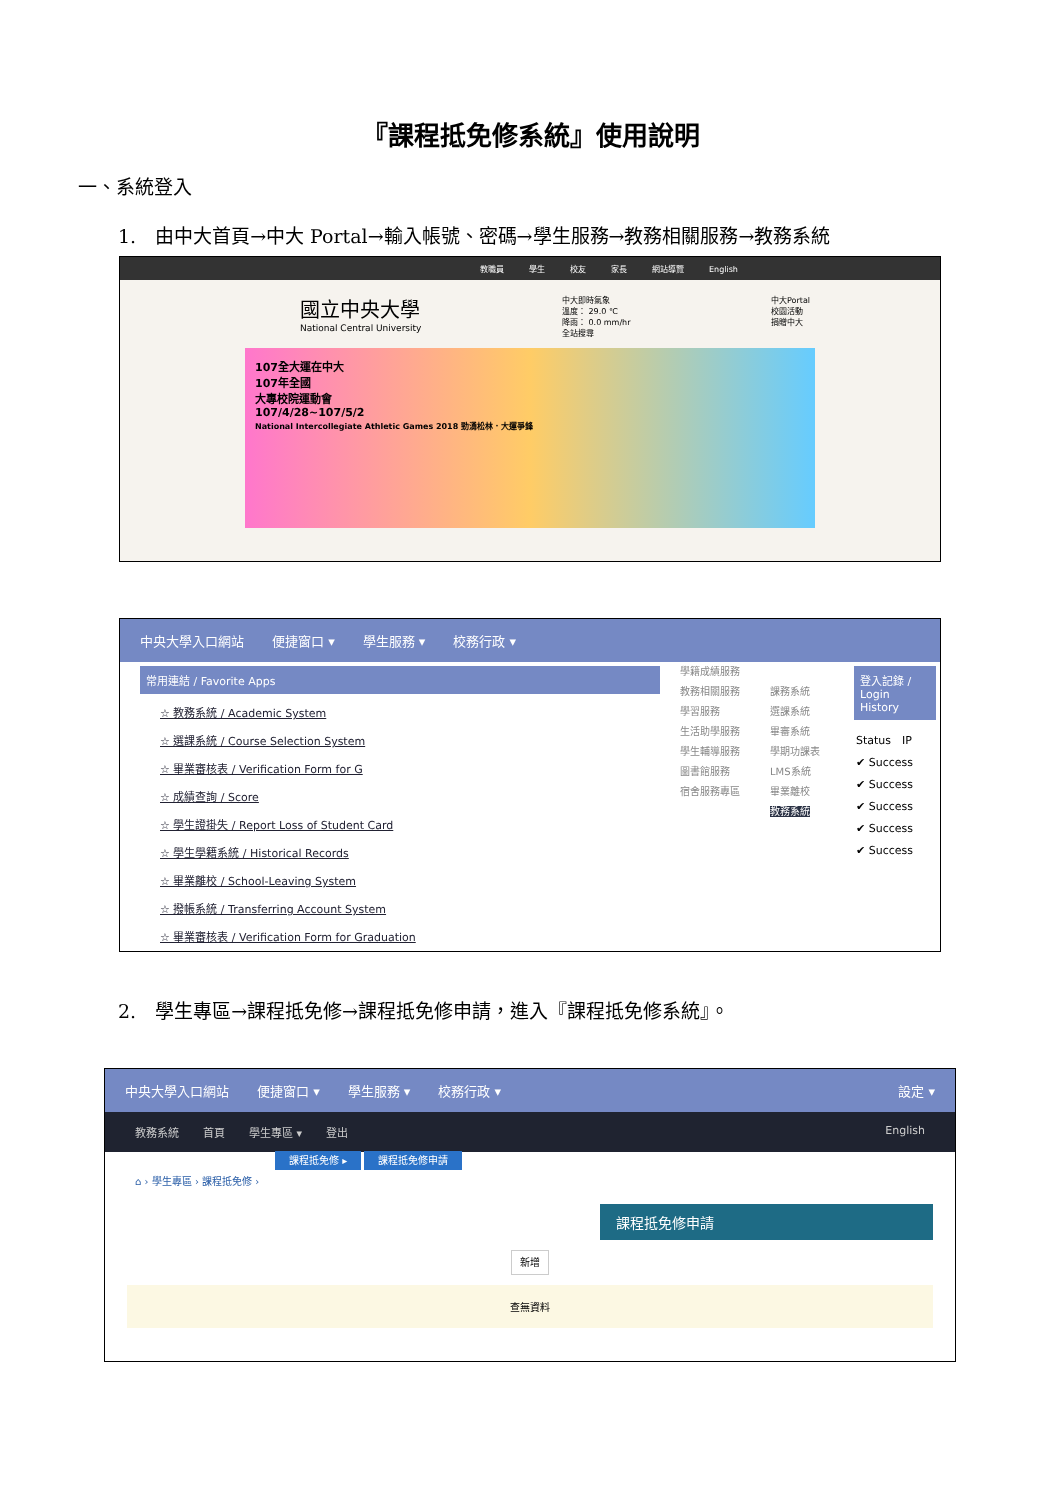『課程抵免修系統』使用說明
一、系統登入
1.　由中大首頁→中大 Portal→輸入帳號、密碼→學生服務→教務相關服務→教務系統
教職員 學生 校友 家長 網站導覽 English
國立中央大學
National Central University
中大即時氣象
溫度： 29.0 ℃
降雨： 0.0 mm/hr
全站搜尋
中大Portal
校園活動
捐贈中大
107全大運在中大
107年全國
大專校院運動會
107/4/28~107/5/2
National Intercollegiate Athletic Games 2018 勁湧松林．大運爭鋒
中央大學入口網站 便捷窗口 ▾ 學生服務 ▾ 校務行政 ▾
常用連結 / Favorite Apps
☆ 教務系統 / Academic System
☆ 選課系統 / Course Selection System
☆ 畢業審核表 / Verification Form for G
☆ 成績查詢 / Score
☆ 學生證掛失 / Report Loss of Student Card
☆ 學生學籍系統 / Historical Records
☆ 畢業離校 / School-Leaving System
☆ 撥帳系統 / Transferring Account System
☆ 畢業審核表 / Verification Form for Graduation
學籍成績服務
教務相關服務
學習服務
生活助學服務
學生輔導服務
圖書館服務
宿舍服務專區
課務系統
選課系統
畢審系統
學期功課表
LMS系統
畢業離校
教務系統
登入記錄 / Login History
Status　IP
✔ Success
✔ Success
✔ Success
✔ Success
✔ Success
2.　學生專區→課程抵免修→課程抵免修申請，進入『課程抵免修系統』。
中央大學入口網站 便捷窗口 ▾ 學生服務 ▾ 校務行政 ▾ 設定 ▾
教務系統 首頁 學生專區 ▾ 登出 English
課程抵免修 ▸ 課程抵免修申請
⌂ › 學生專區 › 課程抵免修 ›
課程抵免修申請
新增
查無資料